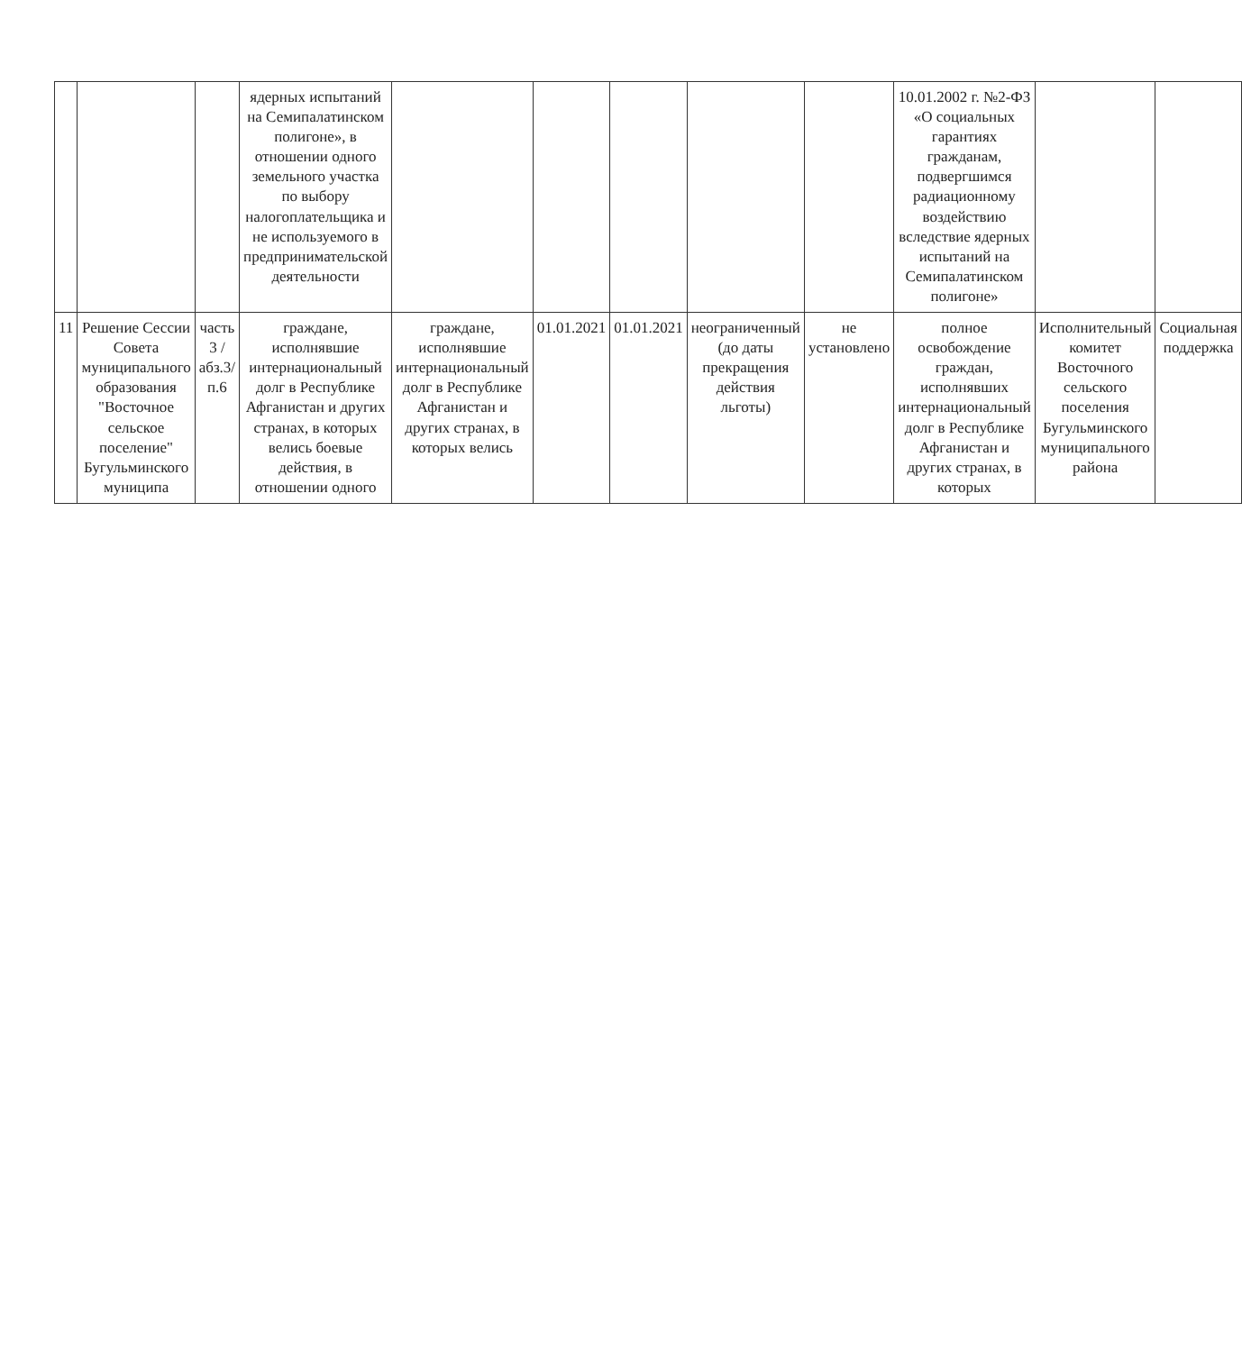| | | | ядерных испытаний на Семипалатинском полигоне», в отношении одного земельного участка по выбору налогоплательщика и не используемого в предпринимательской деятельности | | | | | | 10.01.2002 г. №2-ФЗ «О социальных гарантиях гражданам, подвергшимся радиационному воздействию вследствие ядерных испытаний на Семипалатинском полигоне» | | |
| 11 | Решение Сессии Совета муниципального образования "Восточное сельское поселение" Бугульминского муниципа | часть 3 /абз.3/п.6 | граждане, исполнявшие интернациональный долг в Республике Афганистан и других странах, в которых велись боевые действия, в отношении одного | граждане, исполнявшие интернациональный долг в Республике Афганистан и других странах, в которых велись | 01.01.2021 | 01.01.2021 | неограниченный (до даты прекращения действия льготы) | не установлено | полное освобождение граждан, исполнявших интернациональный долг в Республике Афганистан и других странах, в которых | Исполнительный комитет Восточного сельского поселения Бугульминского муниципального района | Социальная поддержка |